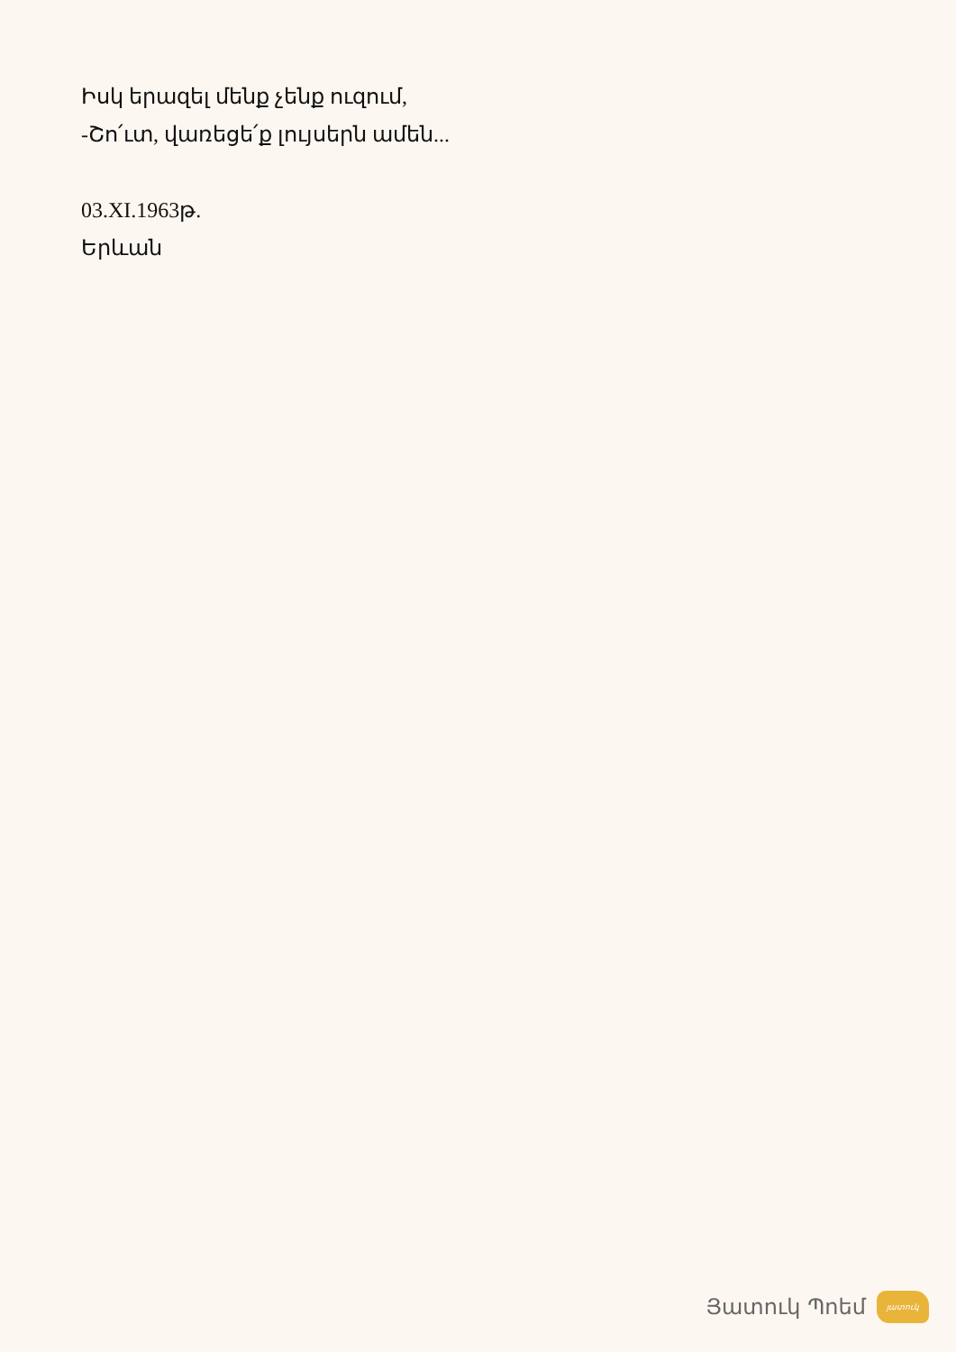Իսկ երազել մենք չենք ուզում,
-Շո՛ւտ, վառեցե՛ք լույսերն ամեն...
03.XI.1963թ.
Երևան
Յատուկ Պոեմ
յատուկ